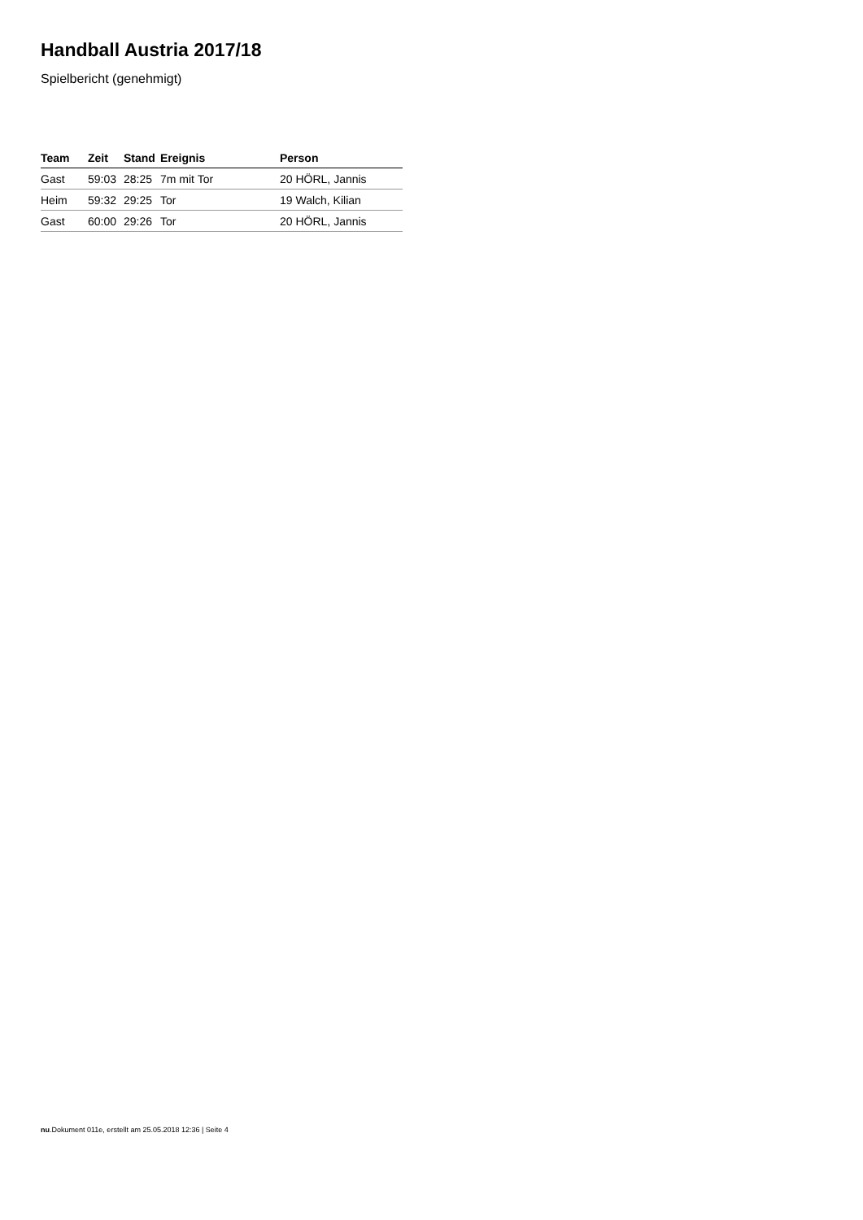Handball Austria 2017/18
Spielbericht (genehmigt)
| Team | Zeit | Stand | Ereignis | Person |
| --- | --- | --- | --- | --- |
| Gast | 59:03 | 28:25 | 7m mit Tor | 20 HÖRL, Jannis |
| Heim | 59:32 | 29:25 | Tor | 19 Walch, Kilian |
| Gast | 60:00 | 29:26 | Tor | 20 HÖRL, Jannis |
nu.Dokument 011e, erstellt am 25.05.2018 12:36 | Seite 4